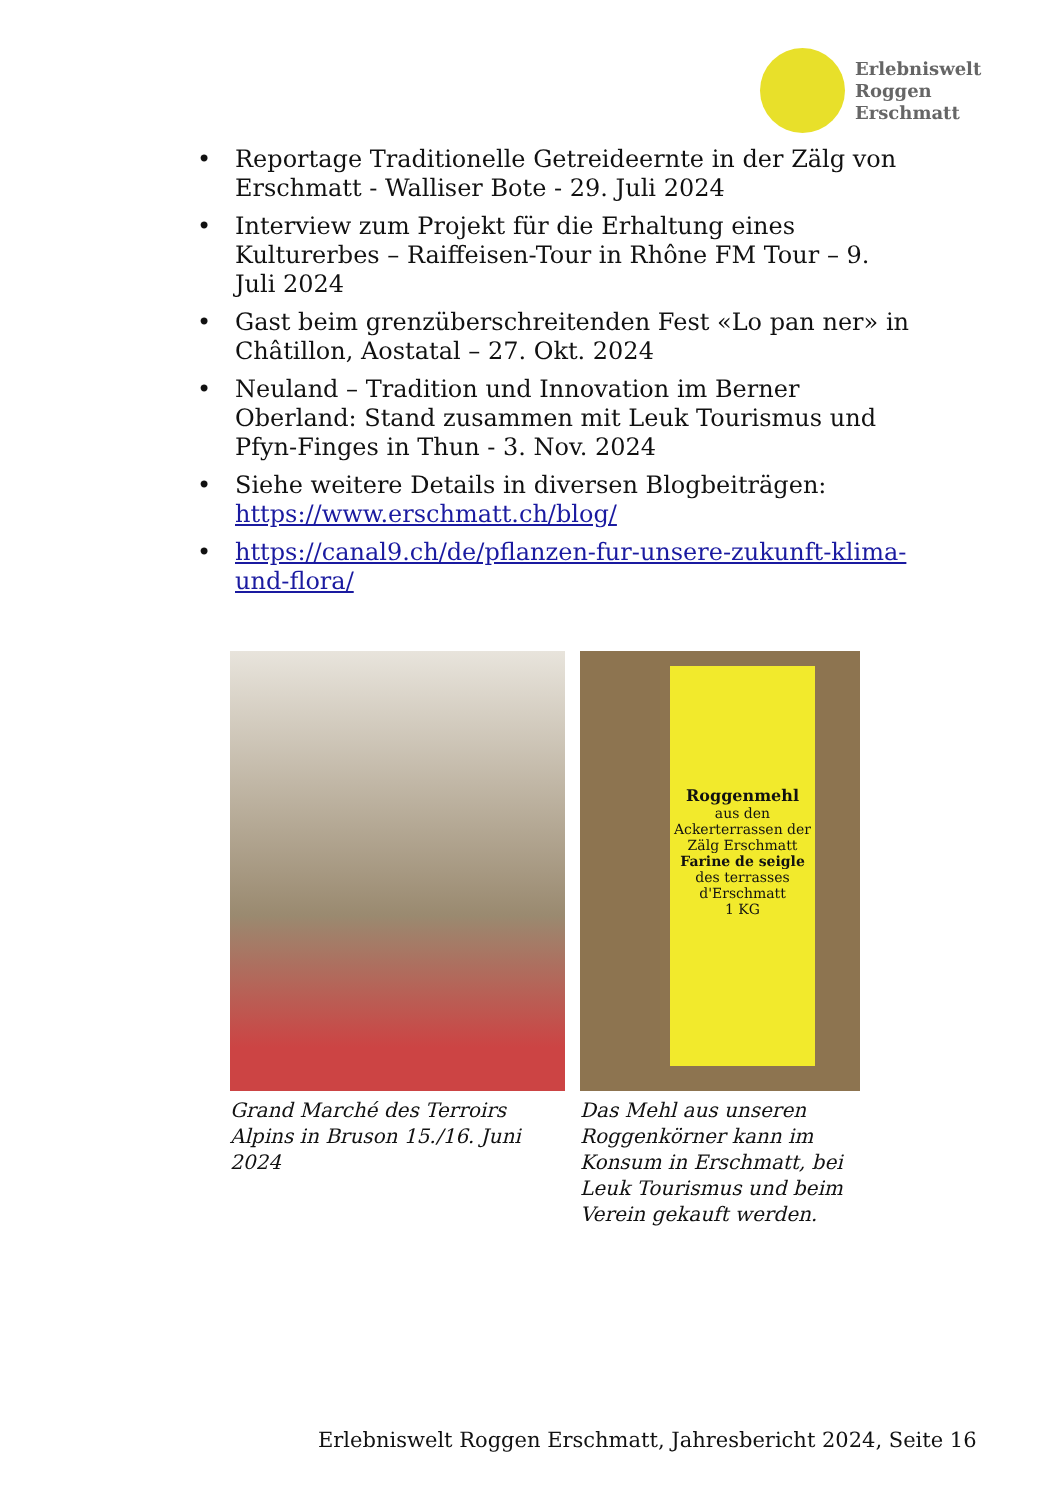Erlebniswelt
Roggen
Erschmatt
• Reportage Traditionelle Getreideernte in der Zälg von Erschmatt - Walliser Bote - 29. Juli 2024
• Interview zum Projekt für die Erhaltung eines Kulturerbes – Raiffeisen-Tour in Rhône FM Tour – 9. Juli 2024
• Gast beim grenzüberschreitenden Fest «Lo pan ner» in Châtillon, Aostatal – 27. Okt. 2024
• Neuland – Tradition und Innovation im Berner Oberland: Stand zusammen mit Leuk Tourismus und Pfyn-Finges in Thun - 3. Nov. 2024
• Siehe weitere Details in diversen Blogbeiträgen: https://www.erschmatt.ch/blog/
• https://canal9.ch/de/pflanzen-fur-unsere-zukunft-klima-und-flora/
Grand Marché des Terroirs Alpins in Bruson 15./16. Juni 2024
Roggenmehl
aus den Ackerterrassen der Zälg Erschmatt
Farine de seigle
des terrasses d'Erschmatt
1 KG
Das Mehl aus unseren Roggenkörner kann im Konsum in Erschmatt, bei Leuk Tourismus und beim Verein gekauft werden.
Erlebniswelt Roggen Erschmatt, Jahresbericht 2024, Seite 16